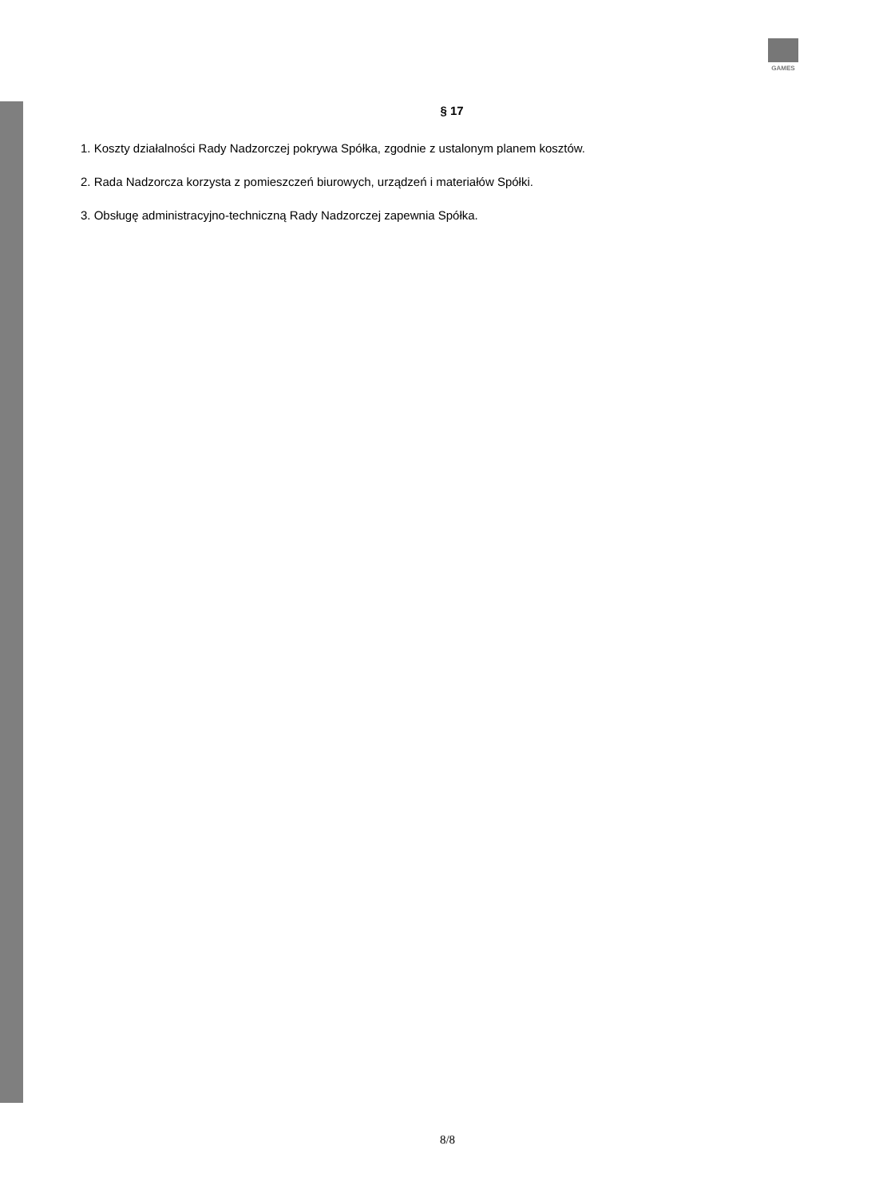GAMES
§ 17
1. Koszty działalności Rady Nadzorczej pokrywa Spółka, zgodnie z ustalonym planem kosztów.
2. Rada Nadzorcza korzysta z pomieszczeń biurowych, urządzeń i materiałów Spółki.
3. Obsługę administracyjno-techniczną Rady Nadzorczej zapewnia Spółka.
8/8